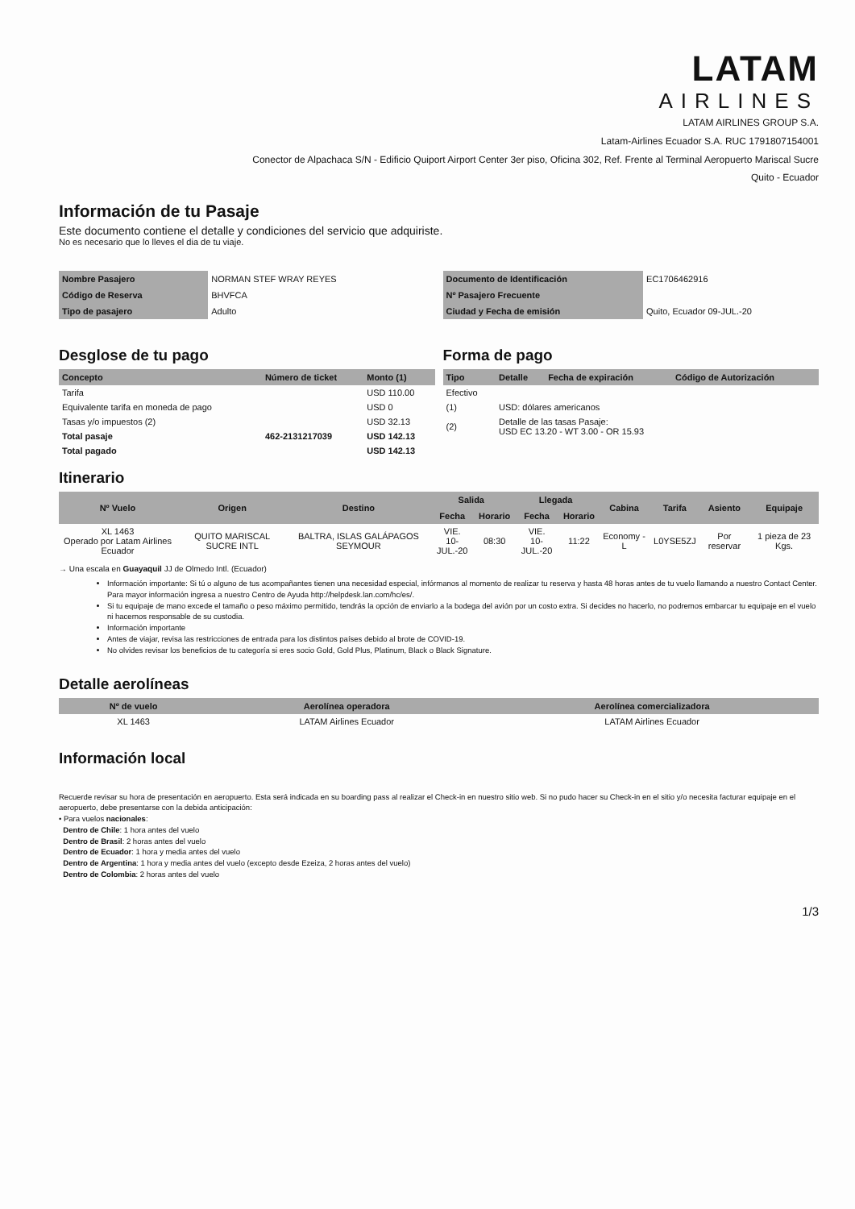LATAM
AIRLINES
LATAM AIRLINES GROUP S.A.
Latam-Airlines Ecuador S.A. RUC 1791807154001
Conector de Alpachaca S/N - Edificio Quiport Airport Center 3er piso, Oficina 302, Ref. Frente al Terminal Aeropuerto Mariscal Sucre
Quito - Ecuador
Información de tu Pasaje
Este documento contiene el detalle y condiciones del servicio que adquiriste.
No es necesario que lo lleves el dia de tu viaje.
| Nombre Pasajero | NORMAN STEF WRAY REYES |
| Código de Reserva | BHVFCA |
| Tipo de pasajero | Adulto |
| Documento de Identificación | EC1706462916 |
| Nº Pasajero Frecuente | |
| Ciudad y Fecha de emisión | Quito, Ecuador 09-JUL.-20 |
Desglose de tu pago
| Concepto | Número de ticket | Monto (1) |
| --- | --- | --- |
| Tarifa | | USD 110.00 |
| Equivalente tarifa en moneda de pago | | USD 0 |
| Tasas y/o impuestos (2) | | USD 32.13 |
| Total pasaje | 462-2131217039 | USD 142.13 |
| Total pagado | | USD 142.13 |
Forma de pago
| Tipo | Detalle | Fecha de expiración | Código de Autorización |
| --- | --- | --- | --- |
| Efectivo | | | |
| (1) | USD: dólares americanos | | |
| (2) | Detalle de las tasas Pasaje: USD EC 13.20 - WT 3.00 - OR 15.93 | | |
Itinerario
| Nº Vuelo | Origen | Destino | Salida | | Llegada | | Cabina | Tarifa | Asiento | Equipaje |
| --- | --- | --- | --- | --- | --- | --- | --- | --- | --- | --- |
| | | | Fecha | Horario | Fecha | Horario | | | | |
| XL 1463 Operado por Latam Airlines Ecuador | QUITO MARISCAL SUCRE INTL | BALTRA, ISLAS GALÁPAGOS SEYMOUR | VIE. 10-JUL.-20 | 08:30 | VIE. 10-JUL.-20 | 11:22 | Economy - L | L0YSE5ZJ | Por reservar | 1 pieza de 23 Kgs. |
→ Una escala en Guayaquil JJ de Olmedo Intl. (Ecuador)
Información importante: Si tú o alguno de tus acompañantes tienen una necesidad especial, infórmanos al momento de realizar tu reserva y hasta 48 horas antes de tu vuelo llamando a nuestro Contact Center. Para mayor información ingresa a nuestro Centro de Ayuda http://helpdesk.lan.com/hc/es/.
Si tu equipaje de mano excede el tamaño o peso máximo permitido, tendrás la opción de enviarlo a la bodega del avión por un costo extra. Si decides no hacerlo, no podremos embarcar tu equipaje en el vuelo ni hacernos responsable de su custodia.
Información importante
Antes de viajar, revisa las restricciones de entrada para los distintos países debido al brote de COVID-19.
No olvides revisar los beneficios de tu categoría si eres socio Gold, Gold Plus, Platinum, Black o Black Signature.
Detalle aerolíneas
| Nº de vuelo | Aerolínea operadora | Aerolínea comercializadora |
| --- | --- | --- |
| XL 1463 | LATAM Airlines Ecuador | LATAM Airlines Ecuador |
Información local
Recuerde revisar su hora de presentación en aeropuerto. Esta será indicada en su boarding pass al realizar el Check-in en nuestro sitio web. Si no pudo hacer su Check-in en el sitio y/o necesita facturar equipaje en el aeropuerto, debe presentarse con la debida anticipación:
• Para vuelos nacionales:
Dentro de Chile: 1 hora antes del vuelo
Dentro de Brasil: 2 horas antes del vuelo
Dentro de Ecuador: 1 hora y media antes del vuelo
Dentro de Argentina: 1 hora y media antes del vuelo (excepto desde Ezeiza, 2 horas antes del vuelo)
Dentro de Colombia: 2 horas antes del vuelo
1/3